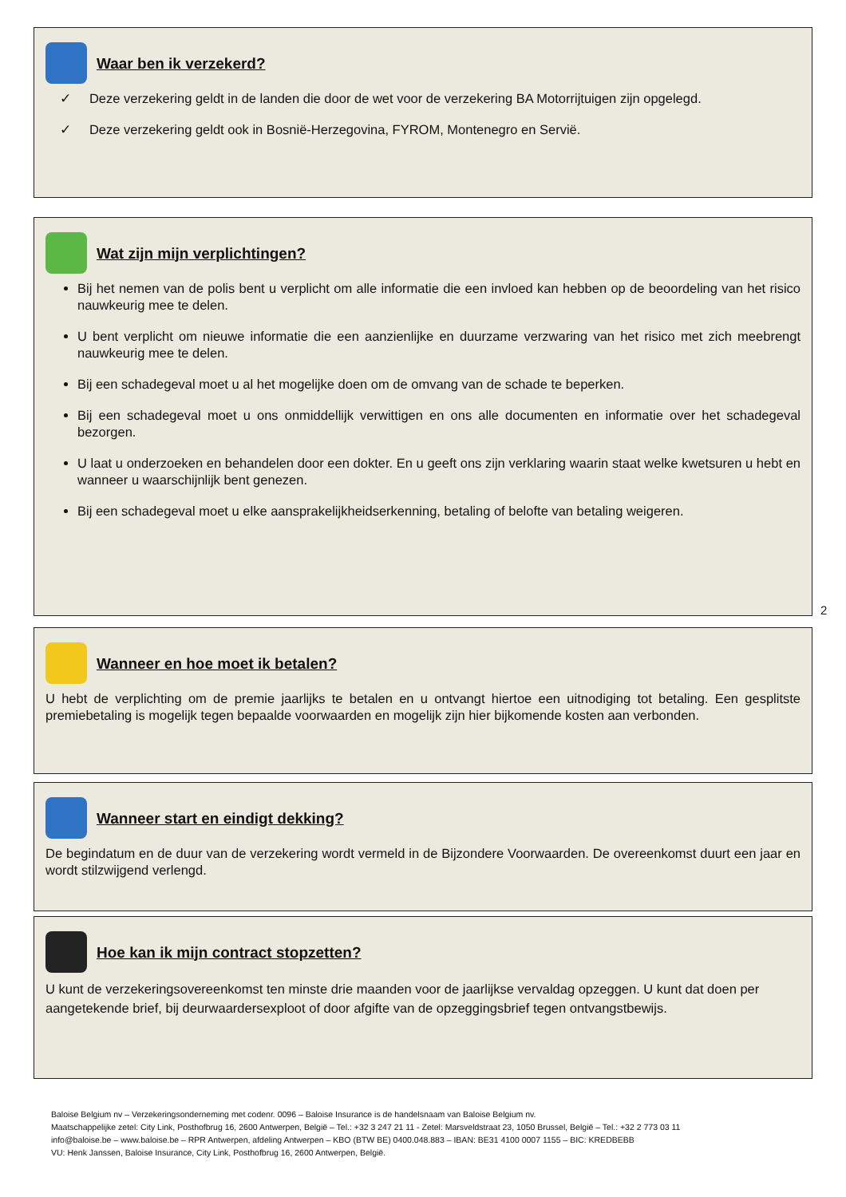Waar ben ik verzekerd?
✓ Deze verzekering geldt in de landen die door de wet voor de verzekering BA Motorrijtuigen zijn opgelegd.
✓ Deze verzekering geldt ook in Bosnië-Herzegovina, FYROM, Montenegro en Servië.
Wat zijn mijn verplichtingen?
Bij het nemen van de polis bent u verplicht om alle informatie die een invloed kan hebben op de beoordeling van het risico nauwkeurig mee te delen.
U bent verplicht om nieuwe informatie die een aanzienlijke en duurzame verzwaring van het risico met zich meebrengt nauwkeurig mee te delen.
Bij een schadegeval moet u al het mogelijke doen om de omvang van de schade te beperken.
Bij een schadegeval moet u ons onmiddellijk verwittigen en ons alle documenten en informatie over het schadegeval bezorgen.
U laat u onderzoeken en behandelen door een dokter. En u geeft ons zijn verklaring waarin staat welke kwetsuren u hebt en wanneer u waarschijnlijk bent genezen.
Bij een schadegeval moet u elke aansprakelijkheidserkenning, betaling of belofte van betaling weigeren.
2
Wanneer en hoe moet ik betalen?
U hebt de verplichting om de premie jaarlijks te betalen en u ontvangt hiertoe een uitnodiging tot betaling. Een gesplitste premiebetaling is mogelijk tegen bepaalde voorwaarden en mogelijk zijn hier bijkomende kosten aan verbonden.
Wanneer start en eindigt dekking?
De begindatum en de duur van de verzekering wordt vermeld in de Bijzondere Voorwaarden. De overeenkomst duurt een jaar en wordt stilzwijgend verlengd.
Hoe kan ik mijn contract stopzetten?
U kunt de verzekeringsovereenkomst ten minste drie maanden voor de jaarlijkse vervaldag opzeggen. U kunt dat doen per aangetekende brief, bij deurwaardersexploot of door afgifte van de opzeggingsbrief tegen ontvangstbewijs.
Baloise Belgium nv – Verzekeringsonderneming met codenr. 0096 – Baloise Insurance is de handelsnaam van Baloise Belgium nv.
Maatschappelijke zetel: City Link, Posthofbrug 16, 2600 Antwerpen, België – Tel.: +32 3 247 21 11 - Zetel: Marsveldstraat 23, 1050 Brussel, België – Tel.: +32 2 773 03 11
info@baloise.be – www.baloise.be – RPR Antwerpen, afdeling Antwerpen – KBO (BTW BE) 0400.048.883 – IBAN: BE31 4100 0007 1155 – BIC: KREDBEBB
VU: Henk Janssen, Baloise Insurance, City Link, Posthofbrug 16, 2600 Antwerpen, België.